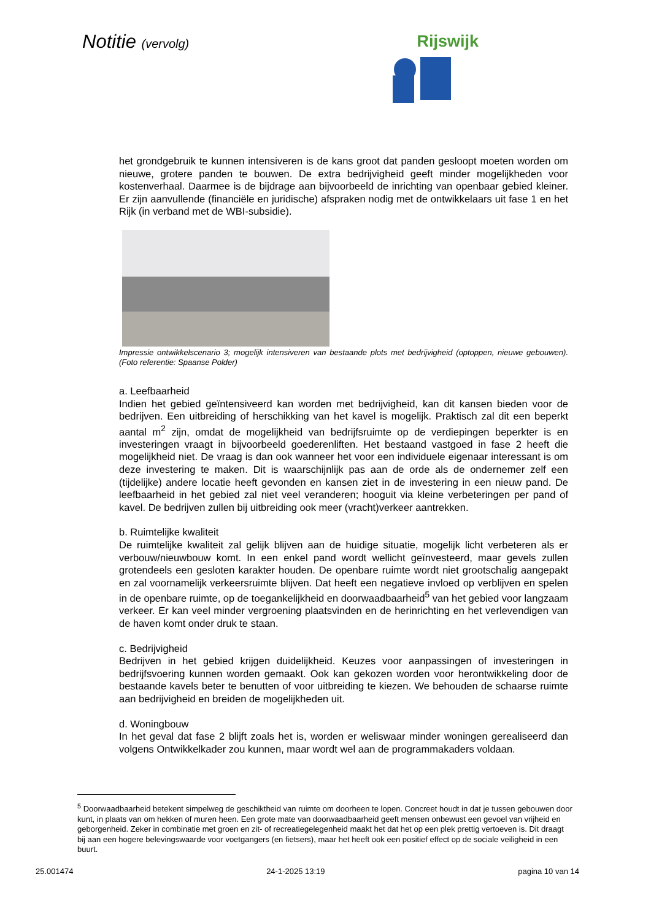Notitie (vervolg) Rijswijk
het grondgebruik te kunnen intensiveren is de kans groot dat panden gesloopt moeten worden om nieuwe, grotere panden te bouwen. De extra bedrijvigheid geeft minder mogelijkheden voor kostenverhaal. Daarmee is de bijdrage aan bijvoorbeeld de inrichting van openbaar gebied kleiner. Er zijn aanvullende (financiële en juridische) afspraken nodig met de ontwikkelaars uit fase 1 en het Rijk (in verband met de WBI-subsidie).
Impressie ontwikkelscenario 3; mogelijk intensiveren van bestaande plots met bedrijvigheid (optoppen, nieuwe gebouwen). (Foto referentie: Spaanse Polder)
a. Leefbaarheid
Indien het gebied geïntensiveerd kan worden met bedrijvigheid, kan dit kansen bieden voor de bedrijven. Een uitbreiding of herschikking van het kavel is mogelijk. Praktisch zal dit een beperkt aantal m<sup>2</sup> zijn, omdat de mogelijkheid van bedrijfsruimte op de verdiepingen beperkter is en investeringen vraagt in bijvoorbeeld goederenliften. Het bestaand vastgoed in fase 2 heeft die mogelijkheid niet. De vraag is dan ook wanneer het voor een individuele eigenaar interessant is om deze investering te maken. Dit is waarschijnlijk pas aan de orde als de ondernemer zelf een (tijdelijke) andere locatie heeft gevonden en kansen ziet in de investering in een nieuw pand. De leefbaarheid in het gebied zal niet veel veranderen; hooguit via kleine verbeteringen per pand of kavel. De bedrijven zullen bij uitbreiding ook meer (vracht)verkeer aantrekken.
b. Ruimtelijke kwaliteit
De ruimtelijke kwaliteit zal gelijk blijven aan de huidige situatie, mogelijk licht verbeteren als er verbouw/nieuwbouw komt. In een enkel pand wordt wellicht geïnvesteerd, maar gevels zullen grotendeels een gesloten karakter houden. De openbare ruimte wordt niet grootschalig aangepakt en zal voornamelijk verkeersruimte blijven. Dat heeft een negatieve invloed op verblijven en spelen in de openbare ruimte, op de toegankelijkheid en doorwaadbaarheid<sup>5</sup> van het gebied voor langzaam verkeer. Er kan veel minder vergroening plaatsvinden en de herinrichting en het verlevendigen van de haven komt onder druk te staan.
c. Bedrijvigheid
Bedrijven in het gebied krijgen duidelijkheid. Keuzes voor aanpassingen of investeringen in bedrijfsvoering kunnen worden gemaakt. Ook kan gekozen worden voor herontwikkeling door de bestaande kavels beter te benutten of voor uitbreiding te kiezen. We behouden de schaarse ruimte aan bedrijvigheid en breiden de mogelijkheden uit.
d. Woningbouw
In het geval dat fase 2 blijft zoals het is, worden er weliswaar minder woningen gerealiseerd dan volgens Ontwikkelkader zou kunnen, maar wordt wel aan de programmakaders voldaan.
<sup>5</sup> Doorwaadbaarheid betekent simpelweg de geschiktheid van ruimte om doorheen te lopen. Concreet houdt in dat je tussen gebouwen door kunt, in plaats van om hekken of muren heen. Een grote mate van doorwaadbaarheid geeft mensen onbewust een gevoel van vrijheid en geborgenheid. Zeker in combinatie met groen en zit- of recreatiegelegenheid maakt het dat het op een plek prettig vertoeven is. Dit draagt bij aan een hogere belevingswaarde voor voetgangers (en fietsers), maar het heeft ook een positief effect op de sociale veiligheid in een buurt.
25.001474 24-1-2025 13:19 pagina 10 van 14